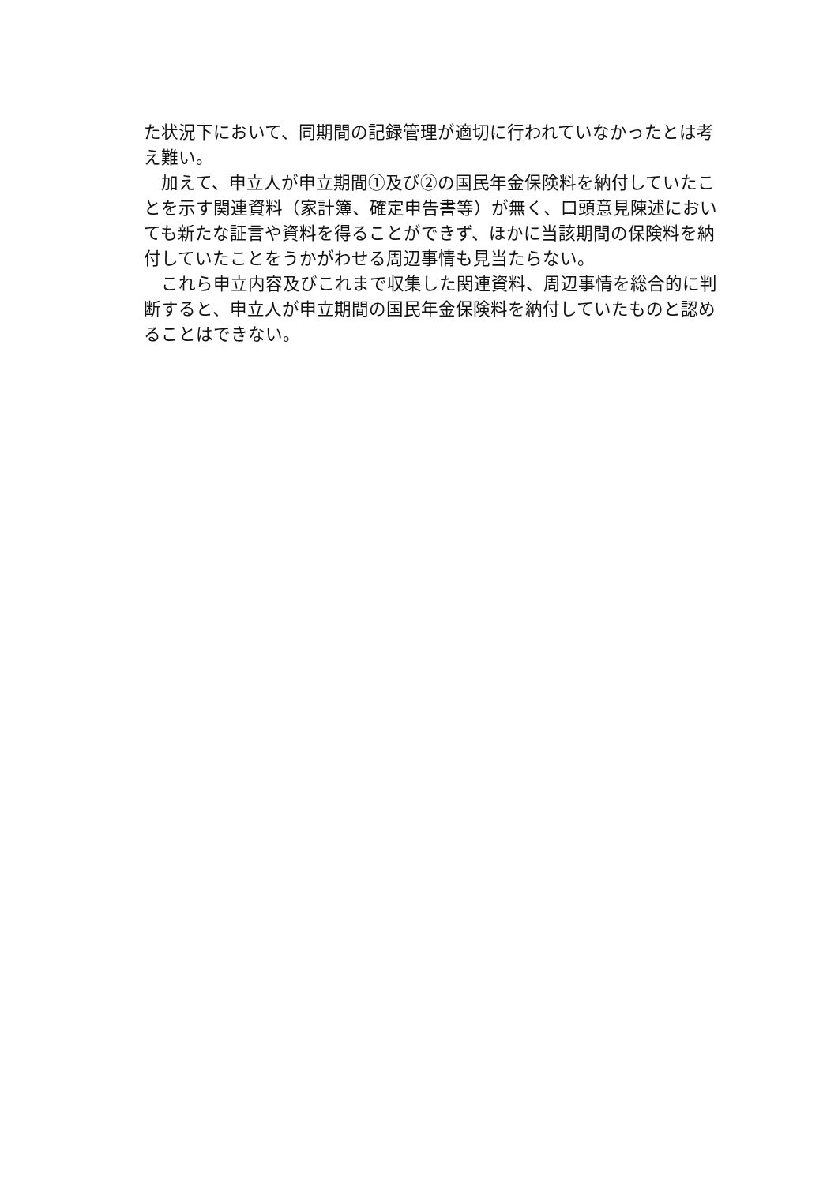た状況下において、同期間の記録管理が適切に行われていなかったとは考え難い。
　加えて、申立人が申立期間①及び②の国民年金保険料を納付していたことを示す関連資料（家計簿、確定申告書等）が無く、口頭意見陳述においても新たな証言や資料を得ることができず、ほかに当該期間の保険料を納付していたことをうかがわせる周辺事情も見当たらない。
　これら申立内容及びこれまで収集した関連資料、周辺事情を総合的に判断すると、申立人が申立期間の国民年金保険料を納付していたものと認めることはできない。